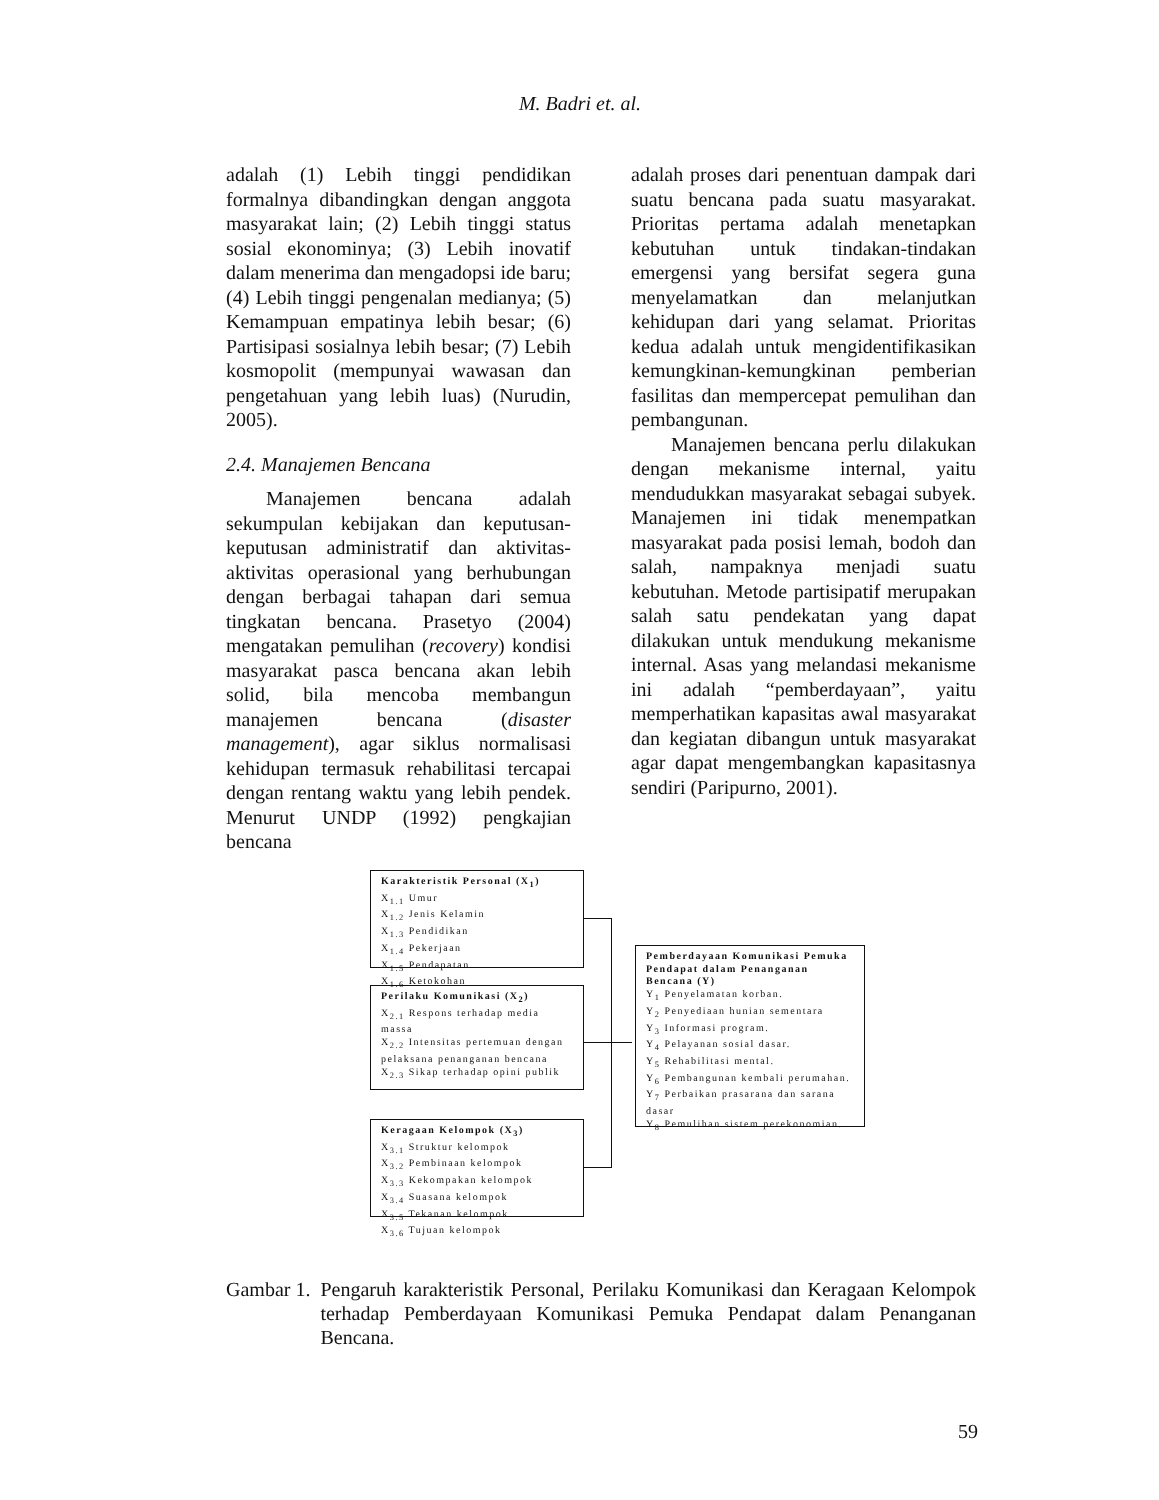M. Badri et. al.
adalah (1) Lebih tinggi pendidikan formalnya dibandingkan dengan anggota masyarakat lain; (2) Lebih tinggi status sosial ekonominya; (3) Lebih inovatif dalam menerima dan mengadopsi ide baru; (4) Lebih tinggi pengenalan medianya; (5) Kemampuan empatinya lebih besar; (6) Partisipasi sosialnya lebih besar; (7) Lebih kosmopolit (mempunyai wawasan dan pengetahuan yang lebih luas) (Nurudin, 2005).
2.4. Manajemen Bencana
Manajemen bencana adalah sekumpulan kebijakan dan keputusan-keputusan administratif dan aktivitas-aktivitas operasional yang berhubungan dengan berbagai tahapan dari semua tingkatan bencana. Prasetyo (2004) mengatakan pemulihan (recovery) kondisi masyarakat pasca bencana akan lebih solid, bila mencoba membangun manajemen bencana (disaster management), agar siklus normalisasi kehidupan termasuk rehabilitasi tercapai dengan rentang waktu yang lebih pendek. Menurut UNDP (1992) pengkajian bencana
adalah proses dari penentuan dampak dari suatu bencana pada suatu masyarakat. Prioritas pertama adalah menetapkan kebutuhan untuk tindakan-tindakan emergensi yang bersifat segera guna menyelamatkan dan melanjutkan kehidupan dari yang selamat. Prioritas kedua adalah untuk mengidentifikasikan kemungkinan-kemungkinan pemberian fasilitas dan mempercepat pemulihan dan pembangunan.
Manajemen bencana perlu dilakukan dengan mekanisme internal, yaitu mendudukkan masyarakat sebagai subyek. Manajemen ini tidak menempatkan masyarakat pada posisi lemah, bodoh dan salah, nampaknya menjadi suatu kebutuhan. Metode partisipatif merupakan salah satu pendekatan yang dapat dilakukan untuk mendukung mekanisme internal. Asas yang melandasi mekanisme ini adalah “pemberdayaan”, yaitu memperhatikan kapasitas awal masyarakat dan kegiatan dibangun untuk masyarakat agar dapat mengembangkan kapasitasnya sendiri (Paripurno, 2001).
Karakteristik Personal (X<sub>1</sub>)
X<sub>1.1</sub> Umur
X<sub>1.2</sub> Jenis Kelamin
X<sub>1.3</sub> Pendidikan
X<sub>1.4</sub> Pekerjaan
X<sub>1.5</sub> Pendapatan
X<sub>1.6</sub> Ketokohan
Perilaku Komunikasi (X<sub>2</sub>)
X<sub>2.1</sub> Respons terhadap media massa
X<sub>2.2</sub> Intensitas pertemuan dengan pelaksana penanganan bencana
X<sub>2.3</sub> Sikap terhadap opini publik
Keragaan Kelompok (X<sub>3</sub>)
X<sub>3.1</sub> Struktur kelompok
X<sub>3.2</sub> Pembinaan kelompok
X<sub>3.3</sub> Kekompakan kelompok
X<sub>3.4</sub> Suasana kelompok
X<sub>3.5</sub> Tekanan kelompok
X<sub>3.6</sub> Tujuan kelompok
Pemberdayaan Komunikasi Pemuka Pendapat dalam Penanganan Bencana (Y)
Y<sub>1</sub> Penyelamatan korban.
Y<sub>2</sub> Penyediaan hunian sementara
Y<sub>3</sub> Informasi program.
Y<sub>4</sub> Pelayanan sosial dasar.
Y<sub>5</sub> Rehabilitasi mental.
Y<sub>6</sub> Pembangunan kembali perumahan.
Y<sub>7</sub> Perbaikan prasarana dan sarana dasar
Y<sub>8</sub> Pemulihan sistem perekonomian.
Gambar 1. Pengaruh karakteristik Personal, Perilaku Komunikasi dan Keragaan Kelompok terhadap Pemberdayaan Komunikasi Pemuka Pendapat dalam Penanganan Bencana.
59